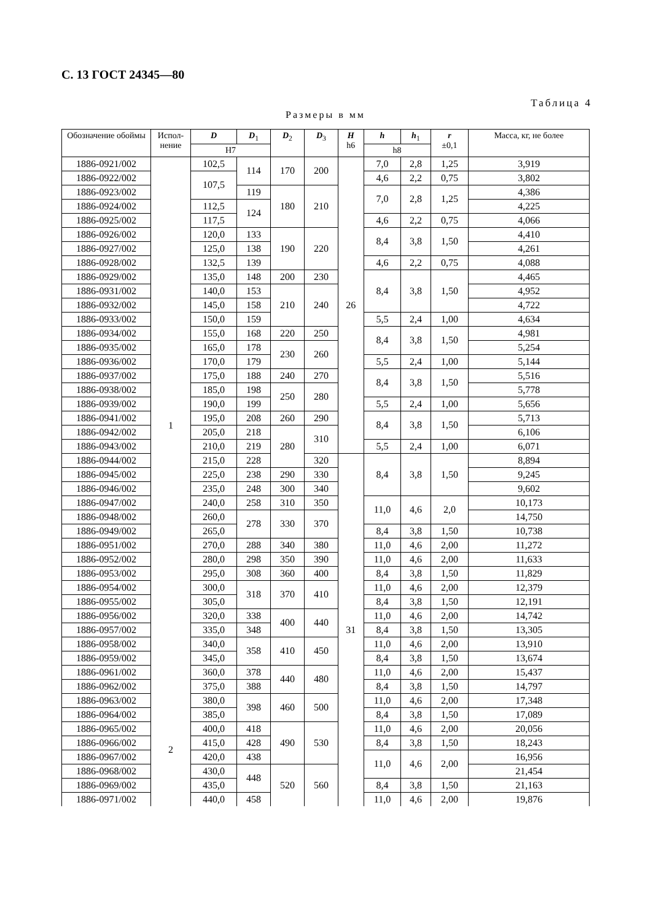С. 13 ГОСТ 24345—80
Таблица 4
Размеры в мм
| Обозначение обоймы | Испол-нение | D | D<sub>1</sub> | D<sub>2</sub> | D<sub>3</sub> | H h6 | h | h<sub>1</sub> | r ±0,1 | Масса, кг, не более |
| --- | --- | --- | --- | --- | --- | --- | --- | --- | --- | --- |
| | | H7 | | | | | h8 | | | |
| 1886-0921/002 | 1 | 102,5 | 114 | 170 | 200 | 26 | 7,0 | 2,8 | 1,25 | 3,919 |
| 1886-0922/002 | | 107,5 | | | | | 4,6 | 2,2 | 0,75 | 3,802 |
| 1886-0923/002 | | | 119 | 180 | 210 | | 7,0 | 2,8 | 1,25 | 4,386 |
| 1886-0924/002 | | 112,5 | 124 | | | | | | | 4,225 |
| 1886-0925/002 | | 117,5 | | | | | 4,6 | 2,2 | 0,75 | 4,066 |
| 1886-0926/002 | | 120,0 | 133 | 190 | 220 | | 8,4 | 3,8 | 1,50 | 4,410 |
| 1886-0927/002 | | 125,0 | 138 | | | | | | | 4,261 |
| 1886-0928/002 | | 132,5 | 139 | | | | 4,6 | 2,2 | 0,75 | 4,088 |
| 1886-0929/002 | | 135,0 | 148 | 200 | 230 | | 8,4 | 3,8 | 1,50 | 4,465 |
| 1886-0931/002 | | 140,0 | 153 | 210 | 240 | | | | | 4,952 |
| 1886-0932/002 | | 145,0 | 158 | | | | | | | 4,722 |
| 1886-0933/002 | | 150,0 | 159 | | | | 5,5 | 2,4 | 1,00 | 4,634 |
| 1886-0934/002 | | 155,0 | 168 | 220 | 250 | | 8,4 | 3,8 | 1,50 | 4,981 |
| 1886-0935/002 | | 165,0 | 178 | 230 | 260 | | | | | 5,254 |
| 1886-0936/002 | | 170,0 | 179 | | | | 5,5 | 2,4 | 1,00 | 5,144 |
| 1886-0937/002 | | 175,0 | 188 | 240 | 270 | | 8,4 | 3,8 | 1,50 | 5,516 |
| 1886-0938/002 | | 185,0 | 198 | 250 | 280 | | | | | 5,778 |
| 1886-0939/002 | | 190,0 | 199 | | | | 5,5 | 2,4 | 1,00 | 5,656 |
| 1886-0941/002 | | 195,0 | 208 | 260 | 290 | | 8,4 | 3,8 | 1,50 | 5,713 |
| 1886-0942/002 | | 205,0 | 218 | 280 | 310 | | | | | 6,106 |
| 1886-0943/002 | | 210,0 | 219 | | | | 5,5 | 2,4 | 1,00 | 6,071 |
| 1886-0944/002 | | 215,0 | 228 | | 320 | 31 | 8,4 | 3,8 | 1,50 | 8,894 |
| 1886-0945/002 | | 225,0 | 238 | 290 | 330 | | | | | 9,245 |
| 1886-0946/002 | | 235,0 | 248 | 300 | 340 | | | | | 9,602 |
| 1886-0947/002 | | 240,0 | 258 | 310 | 350 | | 11,0 | 4,6 | 2,0 | 10,173 |
| 1886-0948/002 | | 260,0 | 278 | 330 | 370 | | | | | 14,750 |
| 1886-0949/002 | | 265,0 | | | | | 8,4 | 3,8 | 1,50 | 10,738 |
| 1886-0951/002 | | 270,0 | 288 | 340 | 380 | | 11,0 | 4,6 | 2,00 | 11,272 |
| 1886-0952/002 | | 280,0 | 298 | 350 | 390 | | 11,0 | 4,6 | 2,00 | 11,633 |
| 1886-0953/002 | | 295,0 | 308 | 360 | 400 | | 8,4 | 3,8 | 1,50 | 11,829 |
| 1886-0954/002 | | 300,0 | 318 | 370 | 410 | | 11,0 | 4,6 | 2,00 | 12,379 |
| 1886-0955/002 | | 305,0 | | | | | 8,4 | 3,8 | 1,50 | 12,191 |
| 1886-0956/002 | | 320,0 | 338 | 400 | 440 | | 11,0 | 4,6 | 2,00 | 14,742 |
| 1886-0957/002 | | 335,0 | 348 | | | | 8,4 | 3,8 | 1,50 | 13,305 |
| 1886-0958/002 | | 340,0 | 358 | 410 | 450 | | 11,0 | 4,6 | 2,00 | 13,910 |
| 1886-0959/002 | | 345,0 | | | | | 8,4 | 3,8 | 1,50 | 13,674 |
| 1886-0961/002 | | 360,0 | 378 | 440 | 480 | | 11,0 | 4,6 | 2,00 | 15,437 |
| 1886-0962/002 | | 375,0 | 388 | | | | 8,4 | 3,8 | 1,50 | 14,797 |
| 1886-0963/002 | 2 | 380,0 | 398 | 460 | 500 | | 11,0 | 4,6 | 2,00 | 17,348 |
| 1886-0964/002 | | 385,0 | | | | | 8,4 | 3,8 | 1,50 | 17,089 |
| 1886-0965/002 | | 400,0 | 418 | 490 | 530 | | 11,0 | 4,6 | 2,00 | 20,056 |
| 1886-0966/002 | | 415,0 | 428 | | | | 8,4 | 3,8 | 1,50 | 18,243 |
| 1886-0967/002 | | 420,0 | 438 | | | | 11,0 | 4,6 | 2,00 | 16,956 |
| 1886-0968/002 | | 430,0 | 448 | 520 | 560 | | | | | 21,454 |
| 1886-0969/002 | | 435,0 | | | | | 8,4 | 3,8 | 1,50 | 21,163 |
| 1886-0971/002 | | 440,0 | 458 | | | | 11,0 | 4,6 | 2,00 | 19,876 |